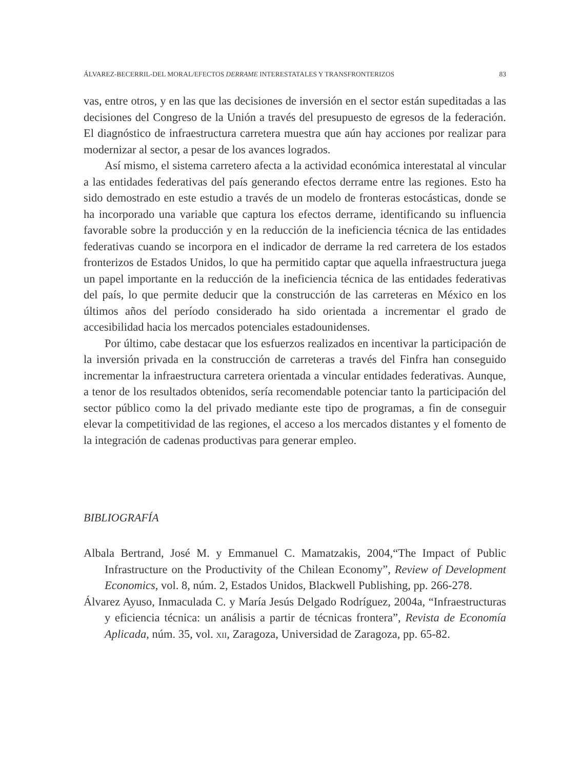ÁLVAREZ-BECERRIL-DEL MORAL/EFECTOS DERRAME INTERESTATALES Y TRANSFRONTERIZOS 83
vas, entre otros, y en las que las decisiones de inversión en el sector están supedita­das a las decisiones del Congreso de la Unión a través del presupuesto de egresos de la federación. El diagnóstico de infraestructura carretera muestra que aún hay acciones por realizar para modernizar al sector, a pesar de los avances logrados.
Así mismo, el sistema carretero afecta a la actividad económica interestatal al vincular a las entidades federativas del país generando efectos derrame entre las regiones. Esto ha sido demostrado en este estudio a través de un modelo de fron­teras estocásticas, donde se ha incorporado una variable que captura los efectos derrame, identificando su influencia favorable sobre la producción y en la reduc­ción de la ineficiencia técnica de las entidades federativas cuando se incorpora en el indicador de derrame la red carretera de los estados fronterizos de Estados Unidos, lo que ha permitido captar que aquella infraestructura juega un papel im­portante en la reducción de la ineficiencia técnica de las entidades federativas del país, lo que permite deducir que la construcción de las carreteras en México en los últimos años del período considerado ha sido orientada a incrementar el grado de accesibilidad hacia los mercados potenciales estadounidenses.
Por último, cabe destacar que los esfuerzos realizados en incentivar la par­ticipación de la inversión privada en la construcción de carreteras a través del Finfra han conseguido incrementar la infraestructura carretera orientada a vincu­lar entidades federativas. Aunque, a tenor de los resultados obtenidos, sería reco­mendable potenciar tanto la participación del sector público como la del privado mediante este tipo de programas, a fin de conseguir elevar la competitividad de las regiones, el acceso a los mercados distantes y el fomento de la integración de cadenas productivas para generar empleo.
BIBLIOGRAFÍA
Albala Bertrand, José M. y Emmanuel C. Mamatzakis, 2004,“The Impact of Pu­blic Infrastructure on the Productivity of the Chilean Economy”, Review of Development Economics, vol. 8, núm. 2, Estados Unidos, Blackwell Publishing, pp. 266-278.
Álvarez Ayuso, Inmaculada C. y María Jesús Delgado Rodríguez, 2004a, “Infraes­tructuras y eficiencia técnica: un análisis a partir de técnicas frontera”, Revista de Economía Aplicada, núm. 35, vol. XII, Zaragoza, Universidad de Zaragoza, pp. 65-82.